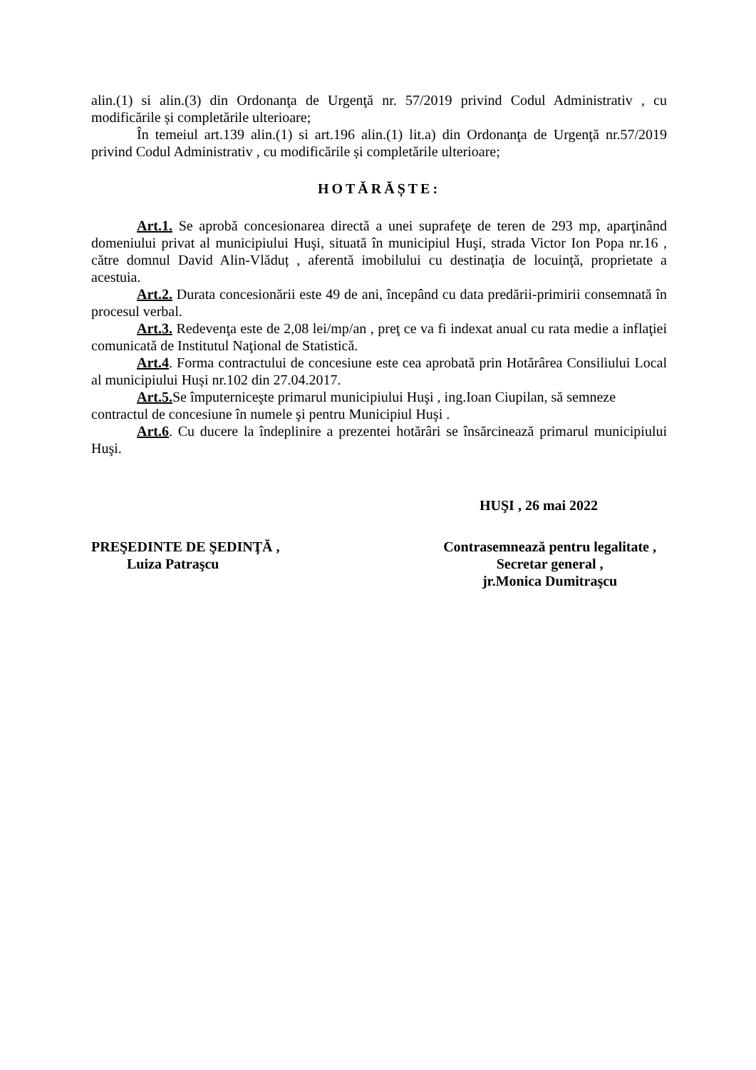alin.(1) si alin.(3) din Ordonanţa de Urgenţă nr. 57/2019 privind Codul Administrativ , cu modificările și completările ulterioare;
În temeiul art.139 alin.(1) si art.196 alin.(1) lit.a) din Ordonanţa de Urgenţă nr.57/2019 privind Codul Administrativ , cu modificările și completările ulterioare;
HOTĂRĂȘTE:
Art.1. Se aprobă concesionarea directă a unei suprafeţe de teren de 293 mp, aparţinând domeniului privat al municipiului Huşi, situată în municipiul Huşi, strada Victor Ion Popa nr.16 , către domnul David Alin-Vlăduț , aferentă imobilului cu destinaţia de locuinţă, proprietate a acestuia.
Art.2. Durata concesionării este 49 de ani, începând cu data predării-primirii consemnată în procesul verbal.
Art.3. Redevenţa este de 2,08 lei/mp/an , preţ ce va fi indexat anual cu rata medie a inflaţiei comunicată de Institutul Naţional de Statistică.
Art.4. Forma contractului de concesiune este cea aprobată prin Hotărârea Consiliului Local al municipiului Huși nr.102 din 27.04.2017.
Art.5. Se împuterniceşte primarul municipiului Huşi , ing.Ioan Ciupilan, să semneze contractul de concesiune în numele şi pentru Municipiul Huşi .
Art.6. Cu ducere la îndeplinire a prezentei hotărâri se însărcinează primarul municipiului Huşi.
HUŞI , 26 mai 2022
PREŞEDINTE DE ŞEDINŢĂ ,
Luiza Patraşcu
Contrasemnează pentru legalitate ,
Secretar general ,
jr.Monica Dumitraşcu